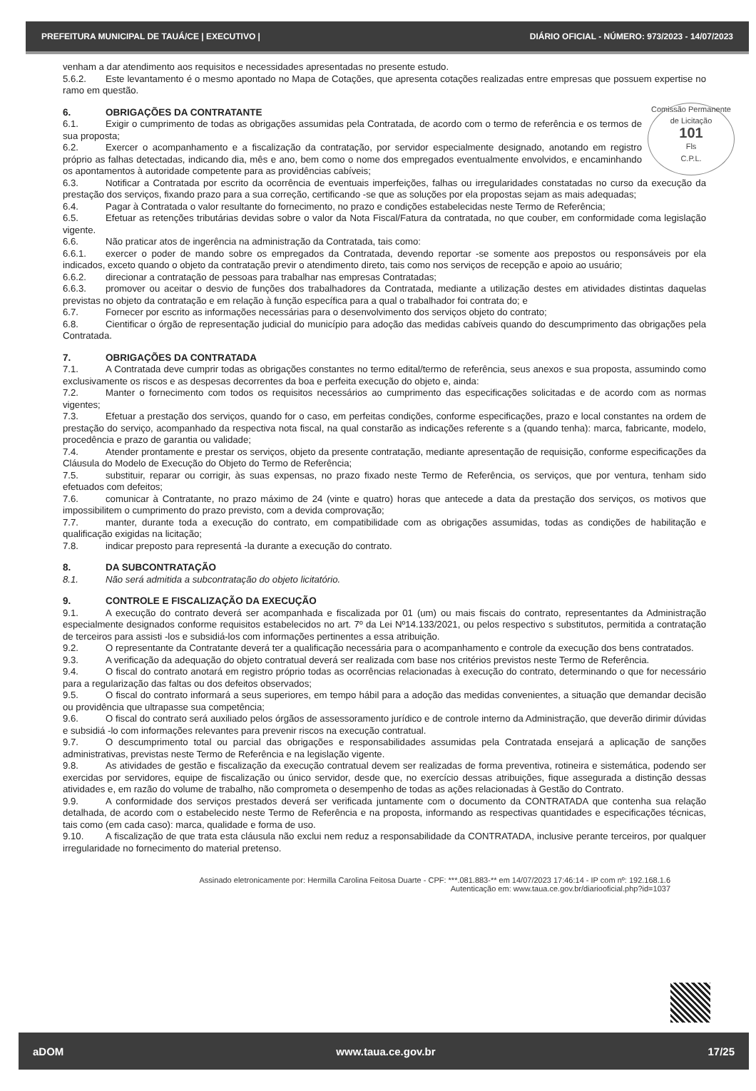PREFEITURA MUNICIPAL DE TAUÁ/CE | EXECUTIVO | DIÁRIO OFICIAL - NÚMERO: 973/2023 - 14/07/2023
venham a dar atendimento aos requisitos e necessidades apresentadas no presente estudo.
5.6.2. Este levantamento é o mesmo apontado no Mapa de Cotações, que apresenta cotações realizadas entre empresas que possuem expertise no ramo em questão.
Comissão Permanente de Licitação
101
Fls
C.P.L.
6. OBRIGAÇÕES DA CONTRATANTE
6.1. Exigir o cumprimento de todas as obrigações assumidas pela Contratada, de acordo com o termo de referência e os termos de sua proposta;
6.2. Exercer o acompanhamento e a fiscalização da contratação, por servidor especialmente designado, anotando em registro próprio as falhas detectadas, indicando dia, mês e ano, bem como o nome dos empregados eventualmente envolvidos, e encaminhando os apontamentos à autoridade competente para as providências cabíveis;
6.3. Notificar a Contratada por escrito da ocorrência de eventuais imperfeições, falhas ou irregularidades constatadas no curso da execução da prestação dos serviços, fixando prazo para a sua correção, certificando -se que as soluções por ela propostas sejam as mais adequadas;
6.4. Pagar à Contratada o valor resultante do fornecimento, no prazo e condições estabelecidas neste Termo de Referência;
6.5. Efetuar as retenções tributárias devidas sobre o valor da Nota Fiscal/Fatura da contratada, no que couber, em conformidade coma legislação vigente.
6.6. Não praticar atos de ingerência na administração da Contratada, tais como:
6.6.1. exercer o poder de mando sobre os empregados da Contratada, devendo reportar -se somente aos prepostos ou responsáveis por ela indicados, exceto quando o objeto da contratação previr o atendimento direto, tais como nos serviços de recepção e apoio ao usuário;
6.6.2. direcionar a contratação de pessoas para trabalhar nas empresas Contratadas;
6.6.3. promover ou aceitar o desvio de funções dos trabalhadores da Contratada, mediante a utilização destes em atividades distintas daquelas previstas no objeto da contratação e em relação à função específica para a qual o trabalhador foi contrata do; e
6.7. Fornecer por escrito as informações necessárias para o desenvolvimento dos serviços objeto do contrato;
6.8. Cientificar o órgão de representação judicial do município para adoção das medidas cabíveis quando do descumprimento das obrigações pela Contratada.
7. OBRIGAÇÕES DA CONTRATADA
7.1. A Contratada deve cumprir todas as obrigações constantes no termo edital/termo de referência, seus anexos e sua proposta, assumindo como exclusivamente os riscos e as despesas decorrentes da boa e perfeita execução do objeto e, ainda:
7.2. Manter o fornecimento com todos os requisitos necessários ao cumprimento das especificações solicitadas e de acordo com as normas vigentes;
7.3. Efetuar a prestação dos serviços, quando for o caso, em perfeitas condições, conforme especificações, prazo e local constantes na ordem de prestação do serviço, acompanhado da respectiva nota fiscal, na qual constarão as indicações referente s a (quando tenha): marca, fabricante, modelo, procedência e prazo de garantia ou validade;
7.4. Atender prontamente e prestar os serviços, objeto da presente contratação, mediante apresentação de requisição, conforme especificações da Cláusula do Modelo de Execução do Objeto do Termo de Referência;
7.5. substituir, reparar ou corrigir, às suas expensas, no prazo fixado neste Termo de Referência, os serviços, que por ventura, tenham sido efetuados com defeitos;
7.6. comunicar à Contratante, no prazo máximo de 24 (vinte e quatro) horas que antecede a data da prestação dos serviços, os motivos que impossibilitem o cumprimento do prazo previsto, com a devida comprovação;
7.7. manter, durante toda a execução do contrato, em compatibilidade com as obrigações assumidas, todas as condições de habilitação e qualificação exigidas na licitação;
7.8. indicar preposto para representá -la durante a execução do contrato.
8. DA SUBCONTRATAÇÃO
8.1. Não será admitida a subcontratação do objeto licitatório.
9. CONTROLE E FISCALIZAÇÃO DA EXECUÇÃO
9.1. A execução do contrato deverá ser acompanhada e fiscalizada por 01 (um) ou mais fiscais do contrato, representantes da Administração especialmente designados conforme requisitos estabelecidos no art. 7º da Lei Nº14.133/2021, ou pelos respectivo s substitutos, permitida a contratação de terceiros para assisti -los e subsidiá-los com informações pertinentes a essa atribuição.
9.2. O representante da Contratante deverá ter a qualificação necessária para o acompanhamento e controle da execução dos bens contratados.
9.3. A verificação da adequação do objeto contratual deverá ser realizada com base nos critérios previstos neste Termo de Referência.
9.4. O fiscal do contrato anotará em registro próprio todas as ocorrências relacionadas à execução do contrato, determinando o que for necessário para a regularização das faltas ou dos defeitos observados;
9.5. O fiscal do contrato informará a seus superiores, em tempo hábil para a adoção das medidas convenientes, a situação que demandar decisão ou providência que ultrapasse sua competência;
9.6. O fiscal do contrato será auxiliado pelos órgãos de assessoramento jurídico e de controle interno da Administração, que deverão dirimir dúvidas e subsidiá -lo com informações relevantes para prevenir riscos na execução contratual.
9.7. O descumprimento total ou parcial das obrigações e responsabilidades assumidas pela Contratada ensejará a aplicação de sanções administrativas, previstas neste Termo de Referência e na legislação vigente.
9.8. As atividades de gestão e fiscalização da execução contratual devem ser realizadas de forma preventiva, rotineira e sistemática, podendo ser exercidas por servidores, equipe de fiscalização ou único servidor, desde que, no exercício dessas atribuições, fique assegurada a distinção dessas atividades e, em razão do volume de trabalho, não comprometa o desempenho de todas as ações relacionadas à Gestão do Contrato.
9.9. A conformidade dos serviços prestados deverá ser verificada juntamente com o documento da CONTRATADA que contenha sua relação detalhada, de acordo com o estabelecido neste Termo de Referência e na proposta, informando as respectivas quantidades e especificações técnicas, tais como (em cada caso): marca, qualidade e forma de uso.
9.10. A fiscalização de que trata esta cláusula não exclui nem reduz a responsabilidade da CONTRATADA, inclusive perante terceiros, por qualquer irregularidade no fornecimento do material pretenso.
Assinado eletronicamente por: Hermilla Carolina Feitosa Duarte - CPF: ***.081.883-** em 14/07/2023 17:46:14 - IP com nº: 192.168.1.6
Autenticação em: www.taua.ce.gov.br/diariooficial.php?id=1037
aDOM www.taua.ce.gov.br 17/25